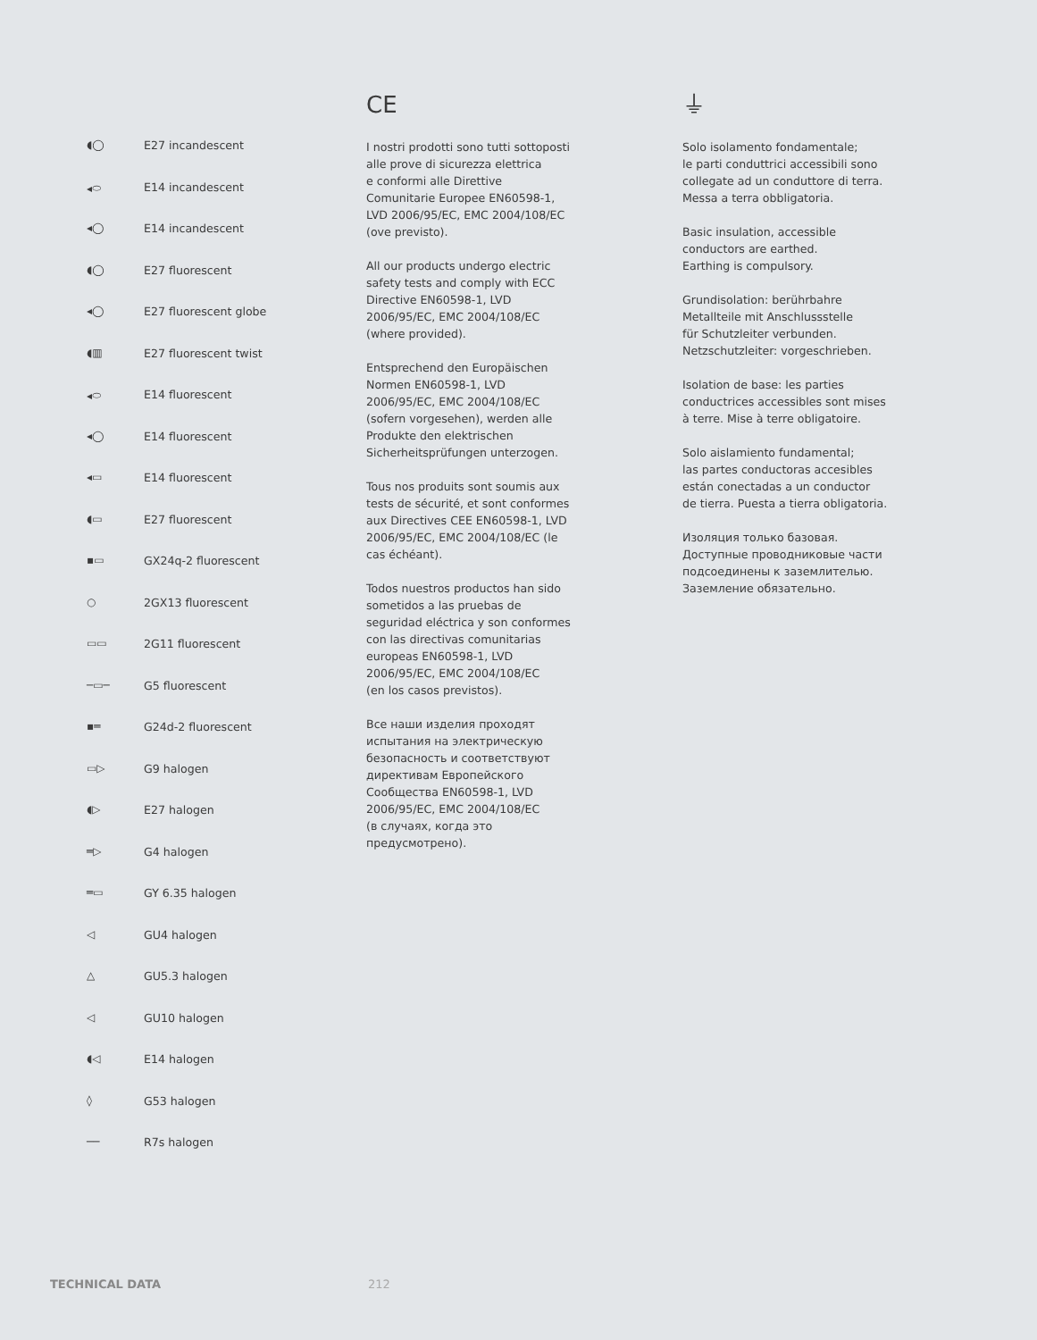◖◯ E27 incandescent
◂⬭ E14 incandescent
◂◯ E14 incandescent
◖◯ E27 fluorescent
◂◯ E27 fluorescent globe
◖▥ E27 fluorescent twist
◂⬭ E14 fluorescent
◂◯ E14 fluorescent
◂▭ E14 fluorescent
◖▭ E27 fluorescent
▪▭ GX24q-2 fluorescent
○ 2GX13 fluorescent
▭▭ 2G11 fluorescent
─▭─ G5 fluorescent
▪═ G24d-2 fluorescent
▭▷ G9 halogen
◖▷ E27 halogen
═▷ G4 halogen
═▭ GY 6.35 halogen
◁ GU4 halogen
△ GU5.3 halogen
◁ GU10 halogen
◖◁ E14 halogen
◊ G53 halogen
── R7s halogen
CE
I nostri prodotti sono tutti sottoposti
alle prove di sicurezza elettrica
e conformi alle Direttive
Comunitarie Europee EN60598-1,
LVD 2006/95/EC, EMC 2004/108/EC
(ove previsto).
All our products undergo electric
safety tests and comply with ECC
Directive EN60598-1, LVD
2006/95/EC, EMC 2004/108/EC
(where provided).
Entsprechend den Europäischen
Normen EN60598-1, LVD
2006/95/EC, EMC 2004/108/EC
(sofern vorgesehen), werden alle
Produkte den elektrischen
Sicherheitsprüfungen unterzogen.
Tous nos produits sont soumis aux
tests de sécurité, et sont conformes
aux Directives CEE EN60598-1, LVD
2006/95/EC, EMC 2004/108/EC (le
cas échéant).
Todos nuestros productos han sido
sometidos a las pruebas de
seguridad eléctrica y son conformes
con las directivas comunitarias
europeas EN60598-1, LVD
2006/95/EC, EMC 2004/108/EC
(en los casos previstos).
Все наши изделия проходят
испытания на электрическую
безопасность и соответствуют
директивам Европейского
Сообщества EN60598-1, LVD
2006/95/EC, EMC 2004/108/EC
(в случаях, когда это
предусмотрено).
⏚
Solo isolamento fondamentale;
le parti conduttrici accessibili sono
collegate ad un conduttore di terra.
Messa a terra obbligatoria.
Basic insulation, accessible
conductors are earthed.
Earthing is compulsory.
Grundisolation: berührbahre
Metallteile mit Anschlussstelle
für Schutzleiter verbunden.
Netzschutzleiter: vorgeschrieben.
Isolation de base: les parties
conductrices accessibles sont mises
à terre. Mise à terre obligatoire.
Solo aislamiento fundamental;
las partes conductoras accesibles
están conectadas a un conductor
de tierra. Puesta a tierra obligatoria.
Изоляция только базовая.
Доступные проводниковые части
подсоединены к заземлителью.
Заземление обязательно.
TECHNICAL DATA 212